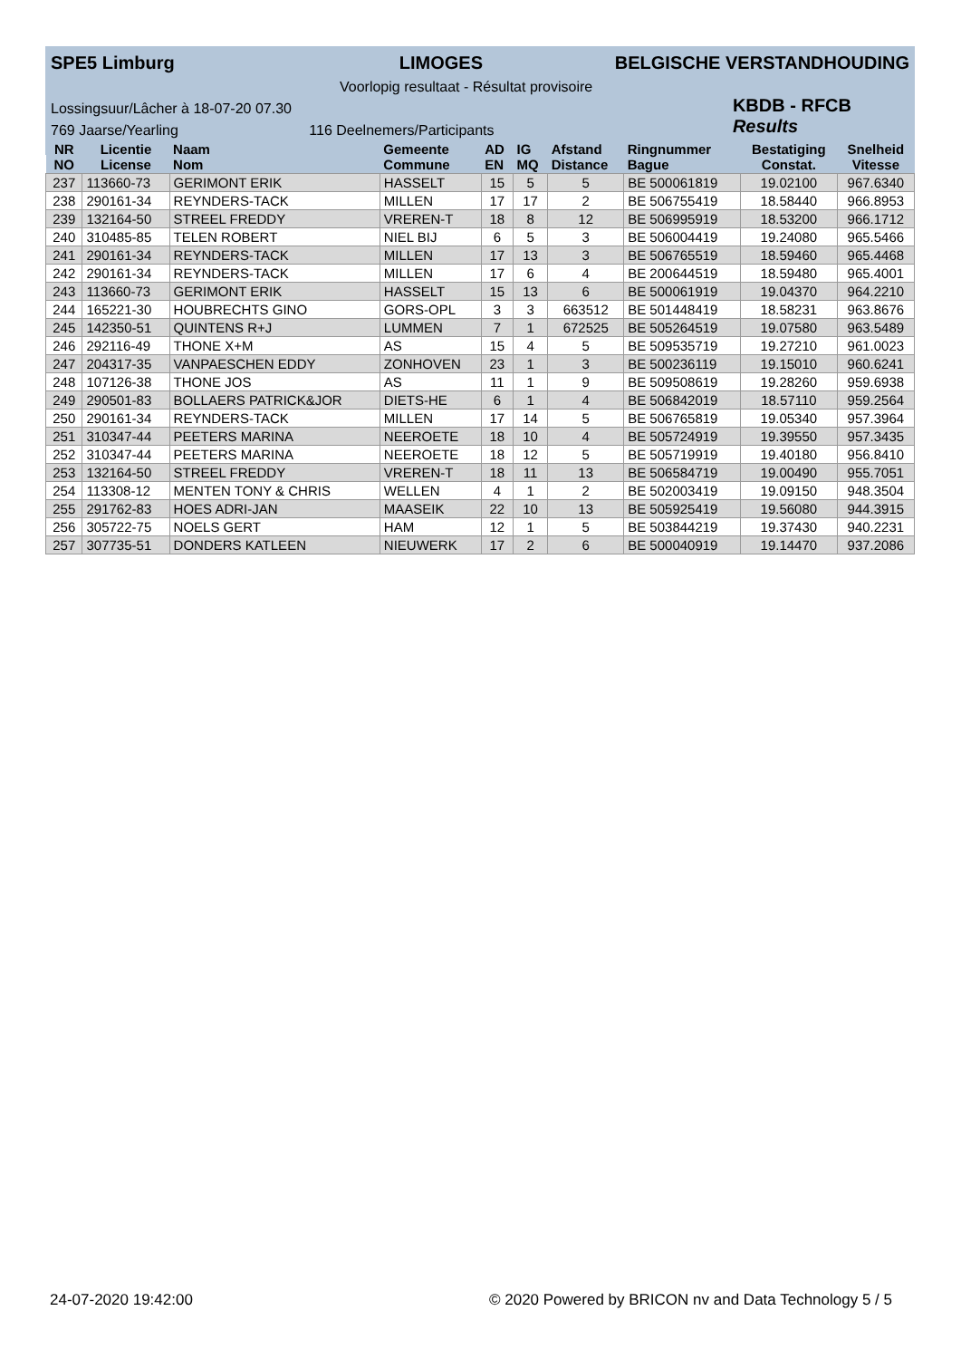SPE5 Limburg LIMOGES BELGISCHE VERSTANDHOUDING
Voorlopig resultaat - Résultat provisoire
KBDB - RFCB
Results
Lossingsuur/Lâcher à 18-07-20 07.30
769 Jaarse/Yearling 116 Deelnemers/Participants
| NR NO | Licentie License | Naam Nom | Gemeente Commune | AD EN | IG MQ | Afstand Distance | Ringnummer Bague | Bestatiging Constat. | Snelheid Vitesse |
| --- | --- | --- | --- | --- | --- | --- | --- | --- | --- |
| 237 | 113660-73 | GERIMONT ERIK | HASSELT | 15 | 5 | 5 | BE 500061819 | 19.02100 | 967.6340 |
| 238 | 290161-34 | REYNDERS-TACK | MILLEN | 17 | 17 | 2 | BE 506755419 | 18.58440 | 966.8953 |
| 239 | 132164-50 | STREEL FREDDY | VREREN-T | 18 | 8 | 12 | BE 506995919 | 18.53200 | 966.1712 |
| 240 | 310485-85 | TELEN ROBERT | NIEL BIJ | 6 | 5 | 3 | BE 506004419 | 19.24080 | 965.5466 |
| 241 | 290161-34 | REYNDERS-TACK | MILLEN | 17 | 13 | 3 | BE 506765519 | 18.59460 | 965.4468 |
| 242 | 290161-34 | REYNDERS-TACK | MILLEN | 17 | 6 | 4 | BE 200644519 | 18.59480 | 965.4001 |
| 243 | 113660-73 | GERIMONT ERIK | HASSELT | 15 | 13 | 6 | BE 500061919 | 19.04370 | 964.2210 |
| 244 | 165221-30 | HOUBRECHTS GINO | GORS-OPL | 3 | 3 | 663512 | BE 501448419 | 18.58231 | 963.8676 |
| 245 | 142350-51 | QUINTENS R+J | LUMMEN | 7 | 1 | 672525 | BE 505264519 | 19.07580 | 963.5489 |
| 246 | 292116-49 | THONE X+M | AS | 15 | 4 | 5 | BE 509535719 | 19.27210 | 961.0023 |
| 247 | 204317-35 | VANPAESCHEN EDDY | ZONHOVEN | 23 | 1 | 3 | BE 500236119 | 19.15010 | 960.6241 |
| 248 | 107126-38 | THONE JOS | AS | 11 | 1 | 9 | BE 509508619 | 19.28260 | 959.6938 |
| 249 | 290501-83 | BOLLAERS PATRICK&JOR | DIETS-HE | 6 | 1 | 4 | BE 506842019 | 18.57110 | 959.2564 |
| 250 | 290161-34 | REYNDERS-TACK | MILLEN | 17 | 14 | 5 | BE 506765819 | 19.05340 | 957.3964 |
| 251 | 310347-44 | PEETERS MARINA | NEEROETE | 18 | 10 | 4 | BE 505724919 | 19.39550 | 957.3435 |
| 252 | 310347-44 | PEETERS MARINA | NEEROETE | 18 | 12 | 5 | BE 505719919 | 19.40180 | 956.8410 |
| 253 | 132164-50 | STREEL FREDDY | VREREN-T | 18 | 11 | 13 | BE 506584719 | 19.00490 | 955.7051 |
| 254 | 113308-12 | MENTEN TONY & CHRIS | WELLEN | 4 | 1 | 2 | BE 502003419 | 19.09150 | 948.3504 |
| 255 | 291762-83 | HOES ADRI-JAN | MAASEIK | 22 | 10 | 13 | BE 505925419 | 19.56080 | 944.3915 |
| 256 | 305722-75 | NOELS GERT | HAM | 12 | 1 | 5 | BE 503844219 | 19.37430 | 940.2231 |
| 257 | 307735-51 | DONDERS KATLEEN | NIEUWERK | 17 | 2 | 6 | BE 500040919 | 19.14470 | 937.2086 |
24-07-2020 19:42:00 © 2020 Powered by BRICON nv and Data Technology 5 / 5